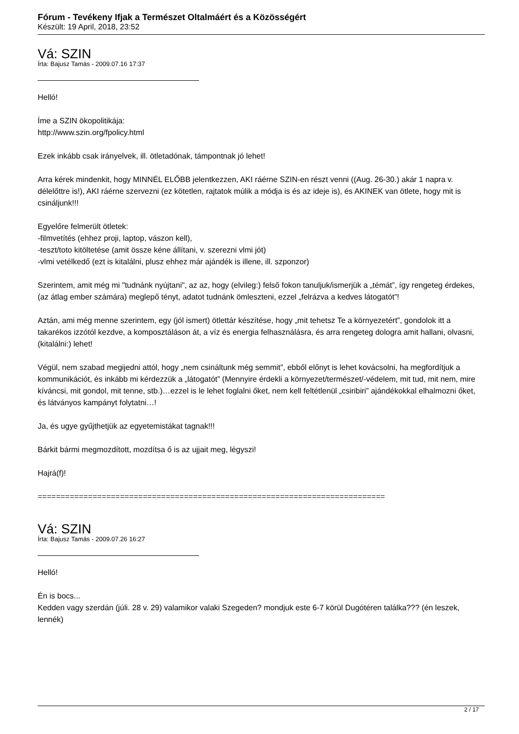Fórum - Tevékeny Ifjak a Természet Oltalmáért és a Közösségért
Készült: 19 April, 2018, 23:52
Vá: SZIN
Írta: Bajusz Tamás - 2009.07.16 17:37
Helló!
Íme a SZIN ökopolitikája:
http://www.szin.org/fpolicy.html
Ezek inkább csak irányelvek, ill. ötletadónak, támpontnak jó lehet!
Arra kérek mindenkit, hogy MINNÉL ELŐBB jelentkezzen, AKI ráérne SZIN-en részt venni ((Aug. 26-30.) akár 1 napra v. délelőttre is!), AKI ráérne szervezni (ez kötetlen, rajtatok múlik a módja is és az ideje is), és AKINEK van ötlete, hogy mit is csináljunk!!!
Egyelőre felmerült ötletek:
-filmvetítés (ehhez proji, laptop, vászon kell),
-teszt/toto kitöltetése (amit össze kéne állítani, v. szerezni vlmi jót)
-vlmi vetélkedő (ezt is kitalálni, plusz ehhez már ajándék is illene, ill. szponzor)
Szerintem, amit még mi "tudnánk nyújtani", az az, hogy (elvileg:) felső fokon tanuljuk/ismerjük a „témát”, így rengeteg érdekes, (az átlag ember számára) meglepő tényt, adatot tudnánk ömleszteni, ezzel „felrázva a kedves látogatót”!
Aztán, ami még menne szerintem, egy (jól ismert) ötlettár készítése, hogy „mit tehetsz Te a környezetért”, gondolok itt a takarékos izzótól kezdve, a komposztáláson át, a víz és energia felhasználásra, és arra rengeteg dologra amit hallani, olvasni, (kitalálni:) lehet!
Végül, nem szabad megijedni attól, hogy „nem csináltunk még semmit”, ebből előnyt is lehet kovácsolni, ha megfordítjuk a kommunikációt, és inkább mi kérdezzük a „látogatót” (Mennyire érdekli a környezet/természet/-védelem, mit tud, mit nem, mire kíváncsi, mit gondol, mit tenne, stb.)…ezzel is le lehet foglalni őket, nem kell feltétlenül „csiribiri” ajándékokkal elhalmozni őket, és látványos kampányt folytatni…!
Ja, és ugye gyűjthetjük az egyetemistákat tagnak!!!
Bárkit bármi megmozdított, mozdítsa ő is az ujjait meg, légyszi!
Hajrá(f)!
============================================================================
Vá: SZIN
Írta: Bajusz Tamás - 2009.07.26 16:27
Helló!
Én is bocs...
Kedden vagy szerdán (júli. 28 v. 29) valamikor valaki Szegeden? mondjuk este 6-7 körül Dugótéren találka??? (én leszek, lennék)
2 / 17